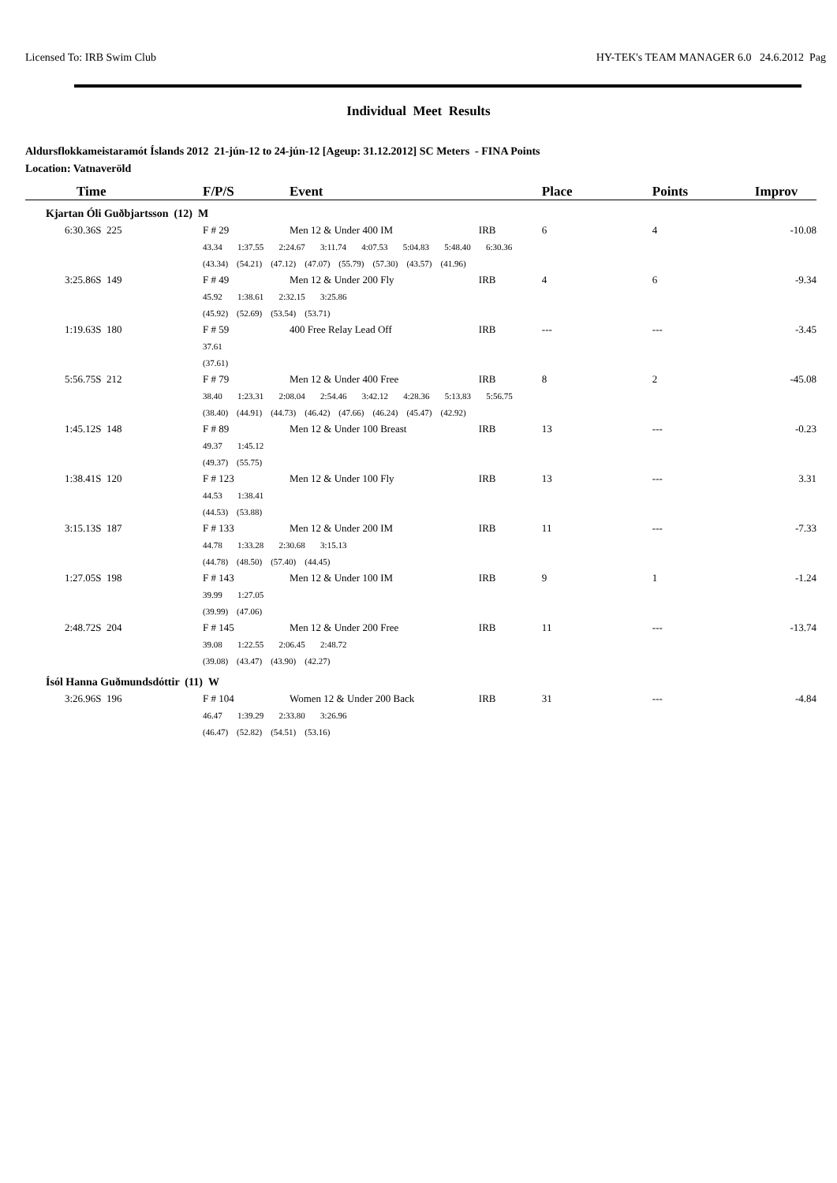Licensed To: IRB Swim Club HY-TEK's TEAM MANAGER 6.0 24.6.2012 Pag
Individual Meet Results
Aldursflokkameistaramót Íslands 2012 21-jún-12 to 24-jún-12 [Ageup: 31.12.2012] SC Meters - FINA Points
Location: Vatnaveröld
| Time | F/P/S | Event | | Place | Points | Improv |
| --- | --- | --- | --- | --- | --- | --- |
| Kjartan Óli Guðbjartsson (12) M | | | | | | |
| 6:30.36S 225 | F # 29 | Men 12 & Under 400 IM | IRB | 6 | 4 | -10.08 |
| | 43.34 1:37.55 2:24.67 3:11.74 4:07.53 5:04.83 5:48.40 6:30.36 | | | | | |
| | (43.34) (54.21) (47.12) (47.07) (55.79) (57.30) (43.57) (41.96) | | | | | |
| 3:25.86S 149 | F # 49 | Men 12 & Under 200 Fly | IRB | 4 | 6 | -9.34 |
| | 45.92 1:38.61 2:32.15 3:25.86 | | | | | |
| | (45.92) (52.69) (53.54) (53.71) | | | | | |
| 1:19.63S 180 | F # 59 | 400 Free Relay Lead Off | IRB | --- | --- | -3.45 |
| | 37.61 | | | | | |
| | (37.61) | | | | | |
| 5:56.75S 212 | F # 79 | Men 12 & Under 400 Free | IRB | 8 | 2 | -45.08 |
| | 38.40 1:23.31 2:08.04 2:54.46 3:42.12 4:28.36 5:13.83 5:56.75 | | | | | |
| | (38.40) (44.91) (44.73) (46.42) (47.66) (46.24) (45.47) (42.92) | | | | | |
| 1:45.12S 148 | F # 89 | Men 12 & Under 100 Breast | IRB | 13 | --- | -0.23 |
| | 49.37 1:45.12 | | | | | |
| | (49.37) (55.75) | | | | | |
| 1:38.41S 120 | F # 123 | Men 12 & Under 100 Fly | IRB | 13 | --- | 3.31 |
| | 44.53 1:38.41 | | | | | |
| | (44.53) (53.88) | | | | | |
| 3:15.13S 187 | F # 133 | Men 12 & Under 200 IM | IRB | 11 | --- | -7.33 |
| | 44.78 1:33.28 2:30.68 3:15.13 | | | | | |
| | (44.78) (48.50) (57.40) (44.45) | | | | | |
| 1:27.05S 198 | F # 143 | Men 12 & Under 100 IM | IRB | 9 | 1 | -1.24 |
| | 39.99 1:27.05 | | | | | |
| | (39.99) (47.06) | | | | | |
| 2:48.72S 204 | F # 145 | Men 12 & Under 200 Free | IRB | 11 | --- | -13.74 |
| | 39.08 1:22.55 2:06.45 2:48.72 | | | | | |
| | (39.08) (43.47) (43.90) (42.27) | | | | | |
| Ísól Hanna Guðmundsdóttir (11) W | | | | | | |
| 3:26.96S 196 | F # 104 | Women 12 & Under 200 Back | IRB | 31 | --- | -4.84 |
| | 46.47 1:39.29 2:33.80 3:26.96 | | | | | |
| | (46.47) (52.82) (54.51) (53.16) | | | | | |